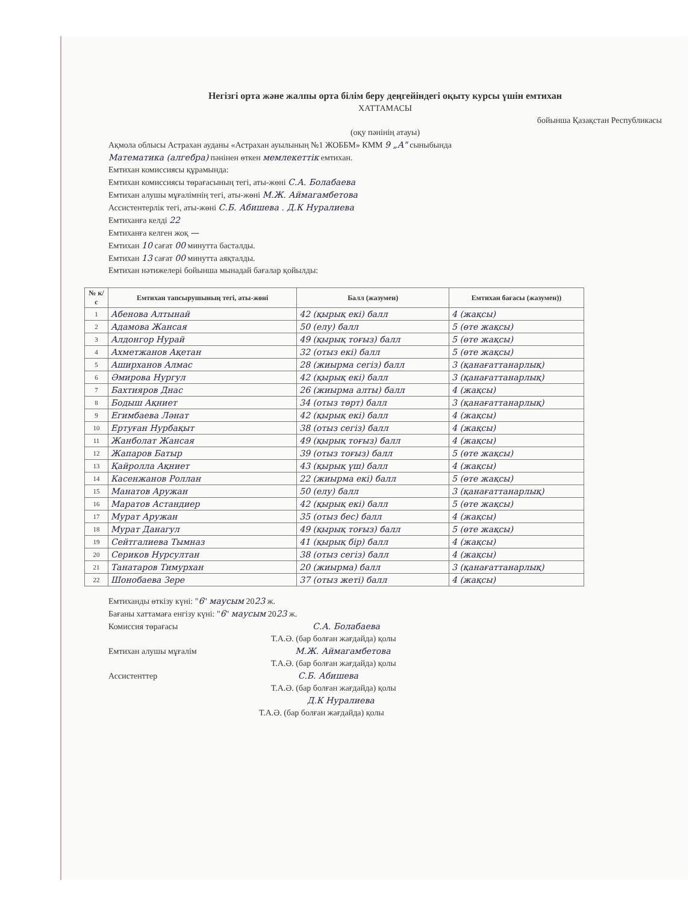Негізгі орта және жалпы орта білім беру деңгейіндегі оқыту курсы үшін емтихан
ХАТТАМАСЫ
бойынша Қазақстан Республикасы
(оқу пәнінің атауы)
Ақмола облысы Астрахан ауданы «Астрахан ауылының №1 ЖОББМ» КММ 9 „А" сыныбында
Математика (алгебра) пәнінен өткен мемлекеттік емтихан.
Емтихан комиссиясы құрамында:
Емтихан комиссиясы төрағасының тегі, аты-жөні С.А. Болабаева
Емтихан алушы мұғалімнің тегі, аты-жөні М.Ж. Аймагамбетова
Ассистентерлік тегі, аты-жөні С.Б. Абишева . Д.К Нуралиева
Емтиханға келді 22
Емтиханға келген жоқ —
Емтихан 10 сағат 00 минутта басталды.
Емтихан 13 сағат 00 минутта аяқталды.
Емтихан нәтижелері бойынша мынадай бағалар қойылды:
| № к/с | Емтихан тапсырушының тегі, аты-жөні | Балл (жазумен) | Емтихан бағасы (жазумен)) |
| --- | --- | --- | --- |
| 1 | Абенова Алтынай | 42 (қырық екі) балл | 4 (жақсы) |
| 2 | Адамова Жансая | 50 (елу) балл | 5 (өте жақсы) |
| 3 | Алдонгор Нурай | 49 (қырық тоғыз) балл | 5 (өте жақсы) |
| 4 | Ахметжанов Ақетан | 32 (отыз екі) балл | 5 (өте жақсы) |
| 5 | Аширханов Алмас | 28 (жиырма сегіз) балл | 3 (қанағаттанарлық) |
| 6 | Әмирова Нургул | 42 (қырық екі) балл | 3 (қанағаттанарлық) |
| 7 | Бахтияров Днас | 26 (жиырма алты) балл | 4 (жақсы) |
| 8 | Бодыш Ақниет | 34 (отыз төрт) балл | 3 (қанағаттанарлық) |
| 9 | Егимбаева Ләнат | 42 (қырық екі) балл | 4 (жақсы) |
| 10 | Ертуған Нурбақыт | 38 (отыз сегіз) балл | 4 (жақсы) |
| 11 | Жанболат Жансая | 49 (қырық тоғыз) балл | 4 (жақсы) |
| 12 | Жапаров Батыр | 39 (отыз тоғыз) балл | 5 (өте жақсы) |
| 13 | Қайролла Ақниет | 43 (қырық үш) балл | 4 (жақсы) |
| 14 | Касенжанов Роллан | 22 (жиырма екі) балл | 5 (өте жақсы) |
| 15 | Манатов Аружан | 50 (елу) балл | 3 (қанағаттанарлық) |
| 16 | Маратов Астандиер | 42 (қырық екі) балл | 5 (өте жақсы) |
| 17 | Мурат Аружан | 35 (отыз бес) балл | 4 (жақсы) |
| 18 | Мурат Данагул | 49 (қырық тоғыз) балл | 5 (өте жақсы) |
| 19 | Сейтгалиева Тымназ | 41 (қырық бір) балл | 4 (жақсы) |
| 20 | Сериков Нурсултан | 38 (отыз сегіз) балл | 4 (жақсы) |
| 21 | Танатаров Тимурхан | 20 (жиырма) балл | 3 (қанағаттанарлық) |
| 22 | Шонобаева Зере | 37 (отыз жеті) балл | 4 (жақсы) |
Емтиханды өткізу күні: "6" маусым 2023 ж.
Бағаны хаттамаға енгізу күні: "6" маусым 2023 ж.
Комиссия төрағасы С.А. Болабаева
Т.А.Ә. (бар болған жағдайда) қолы
Емтихан алушы мұғалім М.Ж. Аймагамбетова
Т.А.Ә. (бар болған жағдайда) қолы
Ассистенттер С.Б. Абишева
Т.А.Ә. (бар болған жағдайда) қолы
Д.К Нуралиева
Т.А.Ә. (бар болған жағдайда) қолы